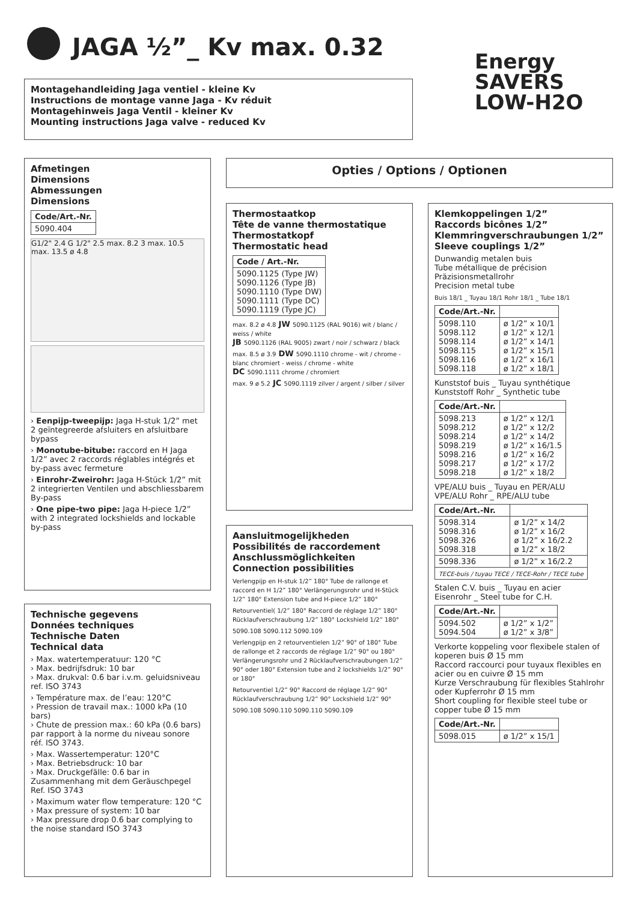JAGA ½”_ Kv max. 0.32
Energy
SAVERS
LOW-H2O
Montagehandleiding Jaga ventiel - kleine Kv
Instructions de montage vanne Jaga - Kv réduit
Montagehinweis Jaga Ventil - kleiner Kv
Mounting instructions Jaga valve - reduced Kv
Afmetingen
Dimensions
Abmessungen
Dimensions
| Code/Art.-Nr. |
| --- |
| 5090.404 |
G1/2" 2.4 G 1/2" 2.5 max. 8.2 3 max. 10.5 max. 13.5 ø 4.8
› Eenpijp-tweepijp: Jaga H-stuk 1/2” met 2 geïntegreerde afsluiters en afsluitbare bypass
› Monotube-bitube: raccord en H Jaga 1/2” avec 2 raccords réglables intégrés et by-pass avec fermeture
› Einrohr-Zweirohr: Jaga H-Stück 1/2” mit 2 integrierten Ventilen und abschliessbarem By-pass
› One pipe-two pipe: Jaga H-piece 1/2” with 2 integrated lockshields and lockable by-pass
Technische gegevens
Données techniques
Technische Daten
Technical data
› Max. watertemperatuur: 120 °C
› Max. bedrijfsdruk: 10 bar
› Max. drukval: 0.6 bar i.v.m. geluidsniveau ref. ISO 3743
› Température max. de l’eau: 120°C
› Pression de travail max.: 1000 kPa (10 bars)
› Chute de pression max.: 60 kPa (0.6 bars) par rapport à la norme du niveau sonore réf. ISO 3743.
› Max. Wassertemperatur: 120°C
› Max. Betriebsdruck: 10 bar
› Max. Druckgefälle: 0.6 bar in Zusammenhang mit dem Geräuschpegel Ref. ISO 3743
› Maximum water flow temperature: 120 °C
› Max pressure of system: 10 bar
› Max pressure drop 0.6 bar complying to the noise standard ISO 3743
Opties / Options / Optionen
Thermostaatkop
Tête de vanne thermostatique
Thermostatkopf
Thermostatic head
| Code / Art.-Nr. |
| --- |
| 5090.1125 (Type JW) 5090.1126 (Type JB) 5090.1110 (Type DW) 5090.1111 (Type DC) 5090.1119 (Type JC) |
max. 8.2 ø 4.8 JW 5090.1125 (RAL 9016) wit / blanc / weiss / white
JB 5090.1126 (RAL 9005) zwart / noir / schwarz / black
max. 8.5 ø 3.9 DW 5090.1110 chrome - wit / chrome - blanc chromiert - weiss / chrome - white
DC 5090.1111 chrome / chromiert
max. 9 ø 5.2 JC 5090.1119 zilver / argent / silber / silver
Aansluitmogelijkheden
Possibilités de raccordement
Anschlussmöglichkeiten
Connection possibilities
Verlengpijp en H-stuk 1/2” 180° Tube de rallonge et raccord en H 1/2” 180° Verlängerungsrohr und H-Stück 1/2” 180° Extension tube and H-piece 1/2” 180°
Retourventiel( 1/2” 180° Raccord de réglage 1/2” 180° Rücklaufverschraubung 1/2” 180° Lockshield 1/2” 180°
5090.108 5090.112 5090.109
Verlengpijp en 2 retourventielen 1/2” 90° of 180° Tube de rallonge et 2 raccords de réglage 1/2” 90° ou 180° Verlängerungsrohr und 2 Rücklaufverschraubungen 1/2” 90° oder 180° Extension tube and 2 lockshields 1/2” 90° or 180°
Retourventiel 1/2” 90° Raccord de réglage 1/2” 90° Rücklaufverschraubung 1/2” 90° Lockshield 1/2” 90°
5090.108 5090.110 5090.110 5090.109
Klemkoppelingen 1/2”
Raccords bicônes 1/2”
Klemmringverschraubungen 1/2”
Sleeve couplings 1/2”
Dunwandig metalen buis
Tube métallique de précision
Präzisionsmetallrohr
Precision metal tube
Buis 18/1 _ Tuyau 18/1 Rohr 18/1 _ Tube 18/1
| Code/Art.-Nr. | |
| --- | --- |
| 5098.110 5098.112 5098.114 5098.115 5098.116 5098.118 | ø 1/2” x 10/1 ø 1/2” x 12/1 ø 1/2” x 14/1 ø 1/2” x 15/1 ø 1/2” x 16/1 ø 1/2” x 18/1 |
Kunststof buis _ Tuyau synthétique
Kunststoff Rohr _ Synthetic tube
| Code/Art.-Nr. | |
| --- | --- |
| 5098.213 5098.212 5098.214 5098.219 5098.216 5098.217 5098.218 | ø 1/2” x 12/1 ø 1/2” x 12/2 ø 1/2” x 14/2 ø 1/2” x 16/1.5 ø 1/2” x 16/2 ø 1/2” x 17/2 ø 1/2” x 18/2 |
VPE/ALU buis _ Tuyau en PER/ALU
VPE/ALU Rohr _ RPE/ALU tube
| Code/Art.-Nr. | |
| --- | --- |
| 5098.314 5098.316 5098.326 5098.318 | ø 1/2” x 14/2 ø 1/2” x 16/2 ø 1/2” x 16/2.2 ø 1/2” x 18/2 |
| 5098.336 | ø 1/2” x 16/2.2 |
| TECE-buis / tuyau TECE / TECE-Rohr / TECE tube | |
Stalen C.V. buis _ Tuyau en acier
Eisenrohr _ Steel tube for C.H.
| Code/Art.-Nr. | |
| --- | --- |
| 5094.502 5094.504 | ø 1/2” x 1/2” ø 1/2” x 3/8” |
Verkorte koppeling voor flexibele stalen of koperen buis Ø 15 mm
Raccord raccourci pour tuyaux flexibles en acier ou en cuivre Ø 15 mm
Kurze Verschraubung für flexibles Stahlrohr oder Kupferrohr Ø 15 mm
Short coupling for flexible steel tube or copper tube Ø 15 mm
| Code/Art.-Nr. | |
| --- | --- |
| 5098.015 | ø 1/2” x 15/1 |